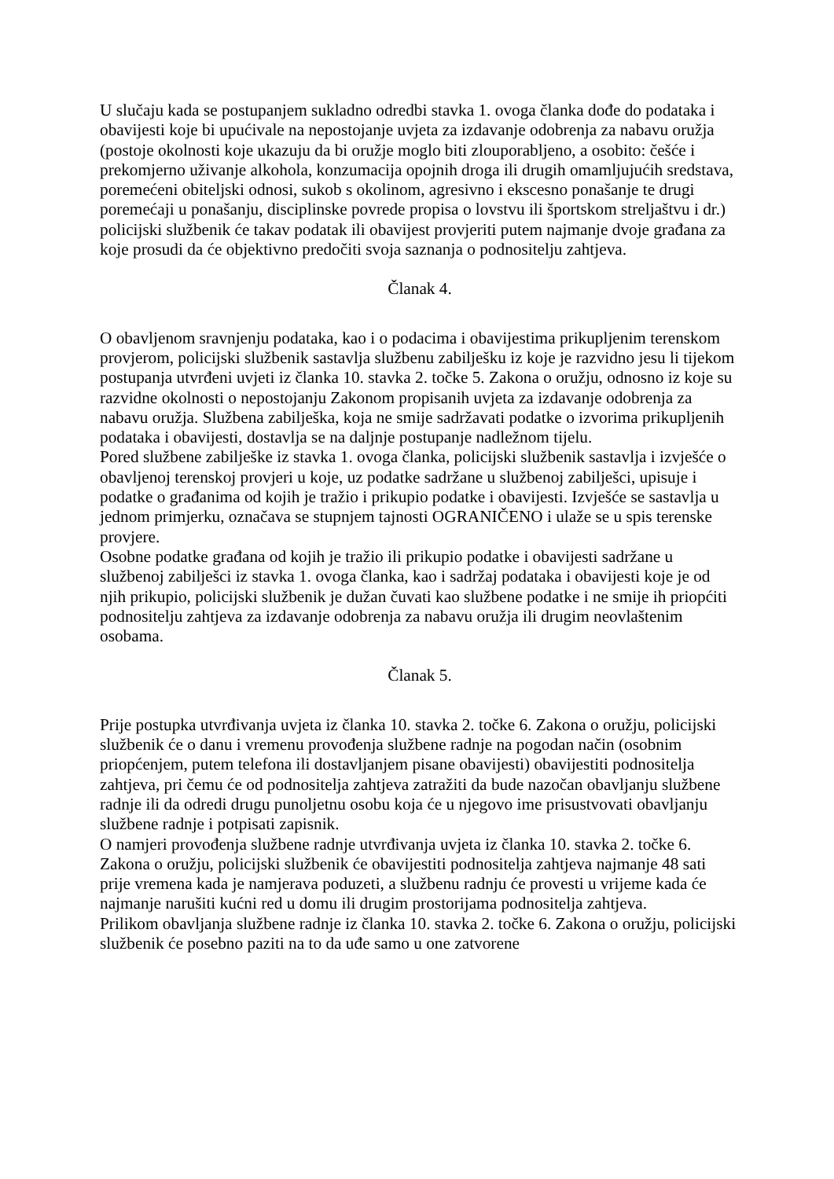U slučaju kada se postupanjem sukladno odredbi stavka 1. ovoga članka dođe do podataka i obavijesti koje bi upućivale na nepostojanje uvjeta za izdavanje odobrenja za nabavu oružja (postoje okolnosti koje ukazuju da bi oružje moglo biti zlouporabljeno, a osobito: češće i prekomjerno uživanje alkohola, konzumacija opojnih droga ili drugih omamljujućih sredstava, poremećeni obiteljski odnosi, sukob s okolinom, agresivno i ekscesno ponašanje te drugi poremećaji u ponašanju, disciplinske povrede propisa o lovstvu ili športskom streljaštvu i dr.) policijski službenik će takav podatak ili obavijest provjeriti putem najmanje dvoje građana za koje prosudi da će objektivno predočiti svoja saznanja o podnositelju zahtjeva.
Članak 4.
O obavljenom sravnjenju podataka, kao i o podacima i obavijestima prikupljenim terenskom provjerom, policijski službenik sastavlja službenu zabilješku iz koje je razvidno jesu li tijekom postupanja utvrđeni uvjeti iz članka 10. stavka 2. točke 5. Zakona o oružju, odnosno iz koje su razvidne okolnosti o nepostojanju Zakonom propisanih uvjeta za izdavanje odobrenja za nabavu oružja. Službena zabilješka, koja ne smije sadržavati podatke o izvorima prikupljenih podataka i obavijesti, dostavlja se na daljnje postupanje nadležnom tijelu.
Pored službene zabilješke iz stavka 1. ovoga članka, policijski službenik sastavlja i izvješće o obavljenoj terenskoj provjeri u koje, uz podatke sadržane u službenoj zabilješci, upisuje i podatke o građanima od kojih je tražio i prikupio podatke i obavijesti. Izvješće se sastavlja u jednom primjerku, označava se stupnjem tajnosti OGRANIČENO i ulaže se u spis terenske provjere.
Osobne podatke građana od kojih je tražio ili prikupio podatke i obavijesti sadržane u službenoj zabilješci iz stavka 1. ovoga članka, kao i sadržaj podataka i obavijesti koje je od njih prikupio, policijski službenik je dužan čuvati kao službene podatke i ne smije ih priopćiti podnositelju zahtjeva za izdavanje odobrenja za nabavu oružja ili drugim neovlaštenim osobama.
Članak 5.
Prije postupka utvrđivanja uvjeta iz članka 10. stavka 2. točke 6. Zakona o oružju, policijski službenik će o danu i vremenu provođenja službene radnje na pogodan način (osobnim priopćenjem, putem telefona ili dostavljanjem pisane obavijesti) obavijestiti podnositelja zahtjeva, pri čemu će od podnositelja zahtjeva zatražiti da bude nazočan obavljanju službene radnje ili da odredi drugu punoljetnu osobu koja će u njegovo ime prisustvovati obavljanju službene radnje i potpisati zapisnik.
O namjeri provođenja službene radnje utvrđivanja uvjeta iz članka 10. stavka 2. točke 6. Zakona o oružju, policijski službenik će obavijestiti podnositelja zahtjeva najmanje 48 sati prije vremena kada je namjerava poduzeti, a službenu radnju će provesti u vrijeme kada će najmanje narušiti kućni red u domu ili drugim prostorijama podnositelja zahtjeva.
Prilikom obavljanja službene radnje iz članka 10. stavka 2. točke 6. Zakona o oružju, policijski službenik će posebno paziti na to da uđe samo u one zatvorene